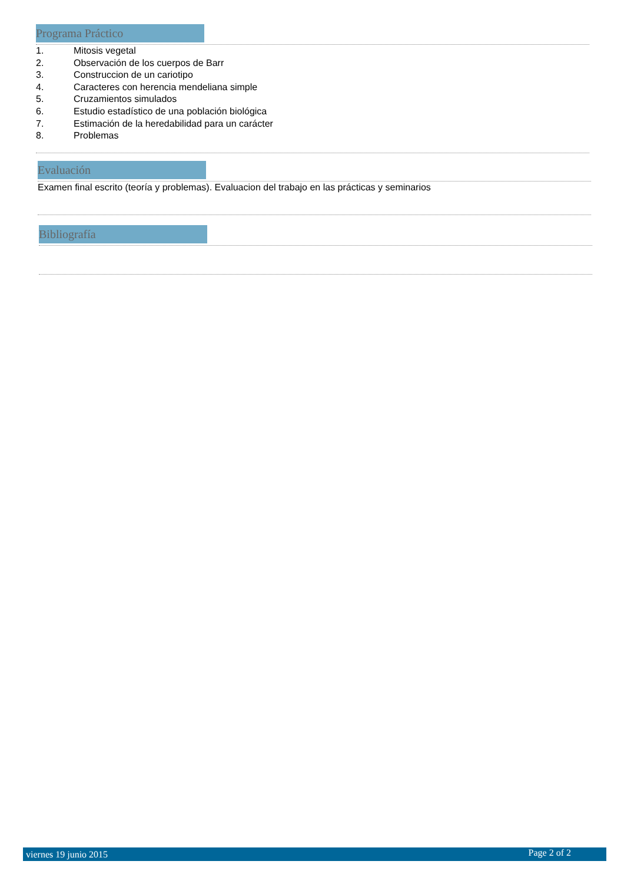Programa Práctico
1. Mitosis vegetal
2. Observación de los cuerpos de Barr
3. Construccion de un cariotipo
4. Caracteres con herencia mendeliana simple
5. Cruzamientos simulados
6. Estudio estadístico de una población biológica
7. Estimación de la heredabilidad para un carácter
8. Problemas
Evaluación
Examen final escrito (teoría y problemas). Evaluacion del trabajo en las prácticas y seminarios
Bibliografía
viernes 19 junio 2015 Page 2 of 2